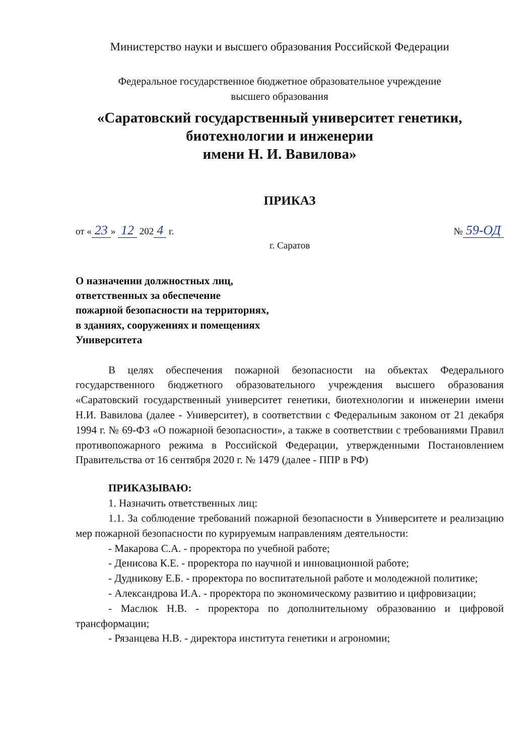Министерство науки и высшего образования Российской Федерации
Федеральное государственное бюджетное образовательное учреждение
высшего образования
«Саратовский государственный университет генетики,
биотехнологии и инженерии
имени Н. И. Вавилова»
ПРИКАЗ
от « 23 » 12 202 4 г. № 59-ОД
г. Саратов
О назначении должностных лиц,
ответственных за обеспечение
пожарной безопасности на территориях,
в зданиях, сооружениях и помещениях
Университета
В целях обеспечения пожарной безопасности на объектах Федерального государственного бюджетного образовательного учреждения высшего образования «Саратовский государственный университет генетики, биотехнологии и инженерии имени Н.И. Вавилова (далее - Университет), в соответствии с Федеральным законом от 21 декабря 1994 г. № 69-ФЗ «О пожарной безопасности», а также в соответствии с требованиями Правил противопожарного режима в Российской Федерации, утвержденными Постановлением Правительства от 16 сентября 2020 г. № 1479 (далее - ППР в РФ)
ПРИКАЗЫВАЮ:
1. Назначить ответственных лиц:
1.1. За соблюдение требований пожарной безопасности в Университете и реализацию мер пожарной безопасности по курируемым направлениям деятельности:
- Макарова С.А. - проректора по учебной работе;
- Денисова К.Е. - проректора по научной и инновационной работе;
- Дудникову Е.Б. - проректора по воспитательной работе и молодежной политике;
- Александрова И.А. - проректора по экономическому развитию и цифровизации;
- Маслюк Н.В. - проректора по дополнительному образованию и цифровой трансформации;
- Рязанцева Н.В. - директора института генетики и агрономии;